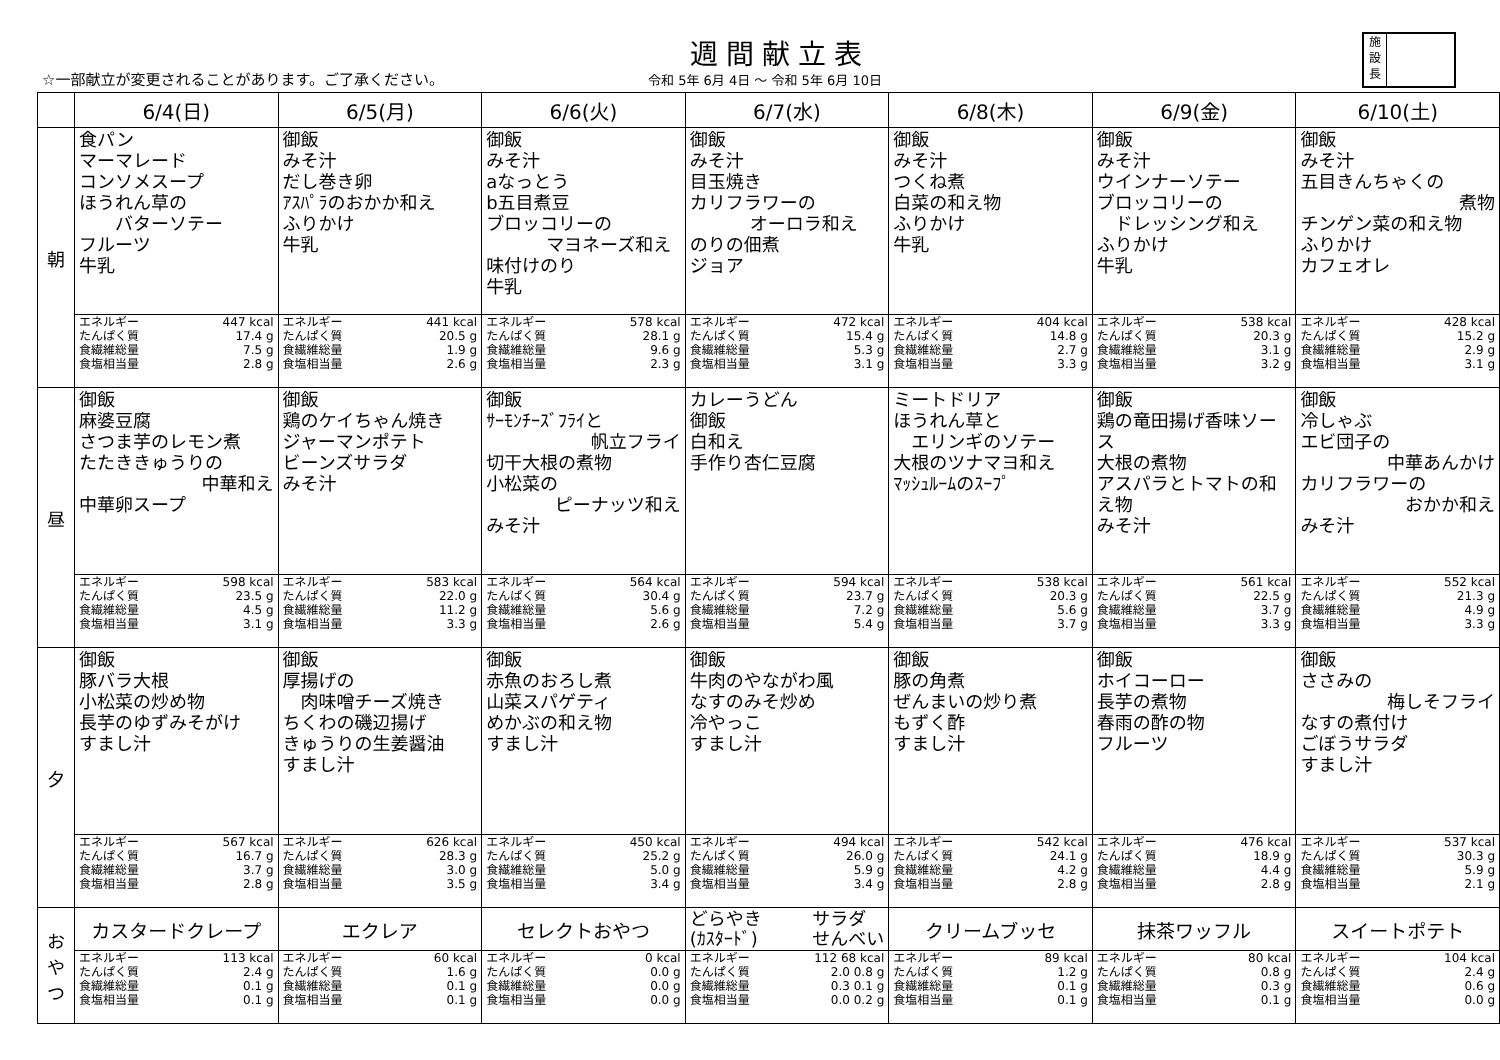週間献立表
☆一部献立が変更されることがあります。ご了承ください。
令和 5年 6月 4日 ～ 令和 5年 6月 10日
施設長
| | 6/4(日) | 6/5(月) | 6/6(火) | 6/7(水) | 6/8(木) | 6/9(金) | 6/10(土) |
| --- | --- | --- | --- | --- | --- | --- | --- |
| 朝 | 食パン マーマレード コンソメスープ ほうれん草の バターソテー フルーツ 牛乳 | 御飯 みそ汁 だし巻き卵 ｱｽﾊﾟﾗのおかか和え ふりかけ 牛乳 | 御飯 みそ汁 aなっとう b五目煮豆 ブロッコリーの マヨネーズ和え 味付けのり 牛乳 | 御飯 みそ汁 目玉焼き カリフラワーの オーロラ和え のりの佃煮 ジョア | 御飯 みそ汁 つくね煮 白菜の和え物 ふりかけ 牛乳 | 御飯 みそ汁 ウインナーソテー ブロッコリーの ドレッシング和え ふりかけ 牛乳 | 御飯 みそ汁 五目きんちゃくの 煮物 チンゲン菜の和え物 ふりかけ カフェオレ |
| | エネルギー 447 kcal たんぱく質 17.4 g 食繊維総量 7.5 g 食塩相当量 2.8 g | エネルギー 441 kcal たんぱく質 20.5 g 食繊維総量 1.9 g 食塩相当量 2.6 g | エネルギー 578 kcal たんぱく質 28.1 g 食繊維総量 9.6 g 食塩相当量 2.3 g | エネルギー 472 kcal たんぱく質 15.4 g 食繊維総量 5.3 g 食塩相当量 3.1 g | エネルギー 404 kcal たんぱく質 14.8 g 食繊維総量 2.7 g 食塩相当量 3.3 g | エネルギー 538 kcal たんぱく質 20.3 g 食繊維総量 3.1 g 食塩相当量 3.2 g | エネルギー 428 kcal たんぱく質 15.2 g 食繊維総量 2.9 g 食塩相当量 3.1 g |
| 昼 | 御飯 麻婆豆腐 さつま芋のレモン煮 たたききゅうりの 中華和え 中華卵スープ | 御飯 鶏のケイちゃん焼き ジャーマンポテト ビーンズサラダ みそ汁 | 御飯 ｻｰﾓﾝﾁｰｽﾞﾌﾗｲと 帆立フライ 切干大根の煮物 小松菜の ピーナッツ和え みそ汁 | カレーうどん 御飯 白和え 手作り杏仁豆腐 | ミートドリア ほうれん草と エリンギのソテー 大根のツナマヨ和え ﾏｯｼｭﾙｰﾑのｽｰﾌﾟ | 御飯 鶏の竜田揚げ香味ソース 大根の煮物 アスパラとトマトの和え物 みそ汁 | 御飯 冷しゃぶ エビ団子の 中華あんかけ カリフラワーの おかか和え みそ汁 |
| | エネルギー 598 kcal たんぱく質 23.5 g 食繊維総量 4.5 g 食塩相当量 3.1 g | エネルギー 583 kcal たんぱく質 22.0 g 食繊維総量 11.2 g 食塩相当量 3.3 g | エネルギー 564 kcal たんぱく質 30.4 g 食繊維総量 5.6 g 食塩相当量 2.6 g | エネルギー 594 kcal たんぱく質 23.7 g 食繊維総量 7.2 g 食塩相当量 5.4 g | エネルギー 538 kcal たんぱく質 20.3 g 食繊維総量 5.6 g 食塩相当量 3.7 g | エネルギー 561 kcal たんぱく質 22.5 g 食繊維総量 3.7 g 食塩相当量 3.3 g | エネルギー 552 kcal たんぱく質 21.3 g 食繊維総量 4.9 g 食塩相当量 3.3 g |
| 夕 | 御飯 豚バラ大根 小松菜の炒め物 長芋のゆずみそがけ すまし汁 | 御飯 厚揚げの 肉味噌チーズ焼き ちくわの磯辺揚げ きゅうりの生姜醤油 すまし汁 | 御飯 赤魚のおろし煮 山菜スパゲティ めかぶの和え物 すまし汁 | 御飯 牛肉のやながわ風 なすのみそ炒め 冷やっこ すまし汁 | 御飯 豚の角煮 ぜんまいの炒り煮 もずく酢 すまし汁 | 御飯 ホイコーロー 長芋の煮物 春雨の酢の物 フルーツ | 御飯 ささみの 梅しそフライ なすの煮付け ごぼうサラダ すまし汁 |
| | エネルギー 567 kcal たんぱく質 16.7 g 食繊維総量 3.7 g 食塩相当量 2.8 g | エネルギー 626 kcal たんぱく質 28.3 g 食繊維総量 3.0 g 食塩相当量 3.5 g | エネルギー 450 kcal たんぱく質 25.2 g 食繊維総量 5.0 g 食塩相当量 3.4 g | エネルギー 494 kcal たんぱく質 26.0 g 食繊維総量 5.9 g 食塩相当量 3.4 g | エネルギー 542 kcal たんぱく質 24.1 g 食繊維総量 4.2 g 食塩相当量 2.8 g | エネルギー 476 kcal たんぱく質 18.9 g 食繊維総量 4.4 g 食塩相当量 2.8 g | エネルギー 537 kcal たんぱく質 30.3 g 食繊維総量 5.9 g 食塩相当量 2.1 g |
| お や つ | カスタードクレープ | エクレア | セレクトおやつ | どらやき (ｶｽﾀｰﾄﾞ) サラダ せんべい | クリームブッセ | 抹茶ワッフル | スイートポテト |
| | エネルギー 113 kcal たんぱく質 2.4 g 食繊維総量 0.1 g 食塩相当量 0.1 g | エネルギー 60 kcal たんぱく質 1.6 g 食繊維総量 0.1 g 食塩相当量 0.1 g | エネルギー 0 kcal たんぱく質 0.0 g 食繊維総量 0.0 g 食塩相当量 0.0 g | エネルギー 112 68 kcal たんぱく質 2.0 0.8 g 食繊維総量 0.3 0.1 g 食塩相当量 0.0 0.2 g | エネルギー 89 kcal たんぱく質 1.2 g 食繊維総量 0.1 g 食塩相当量 0.1 g | エネルギー 80 kcal たんぱく質 0.8 g 食繊維総量 0.3 g 食塩相当量 0.1 g | エネルギー 104 kcal たんぱく質 2.4 g 食繊維総量 0.6 g 食塩相当量 0.0 g |